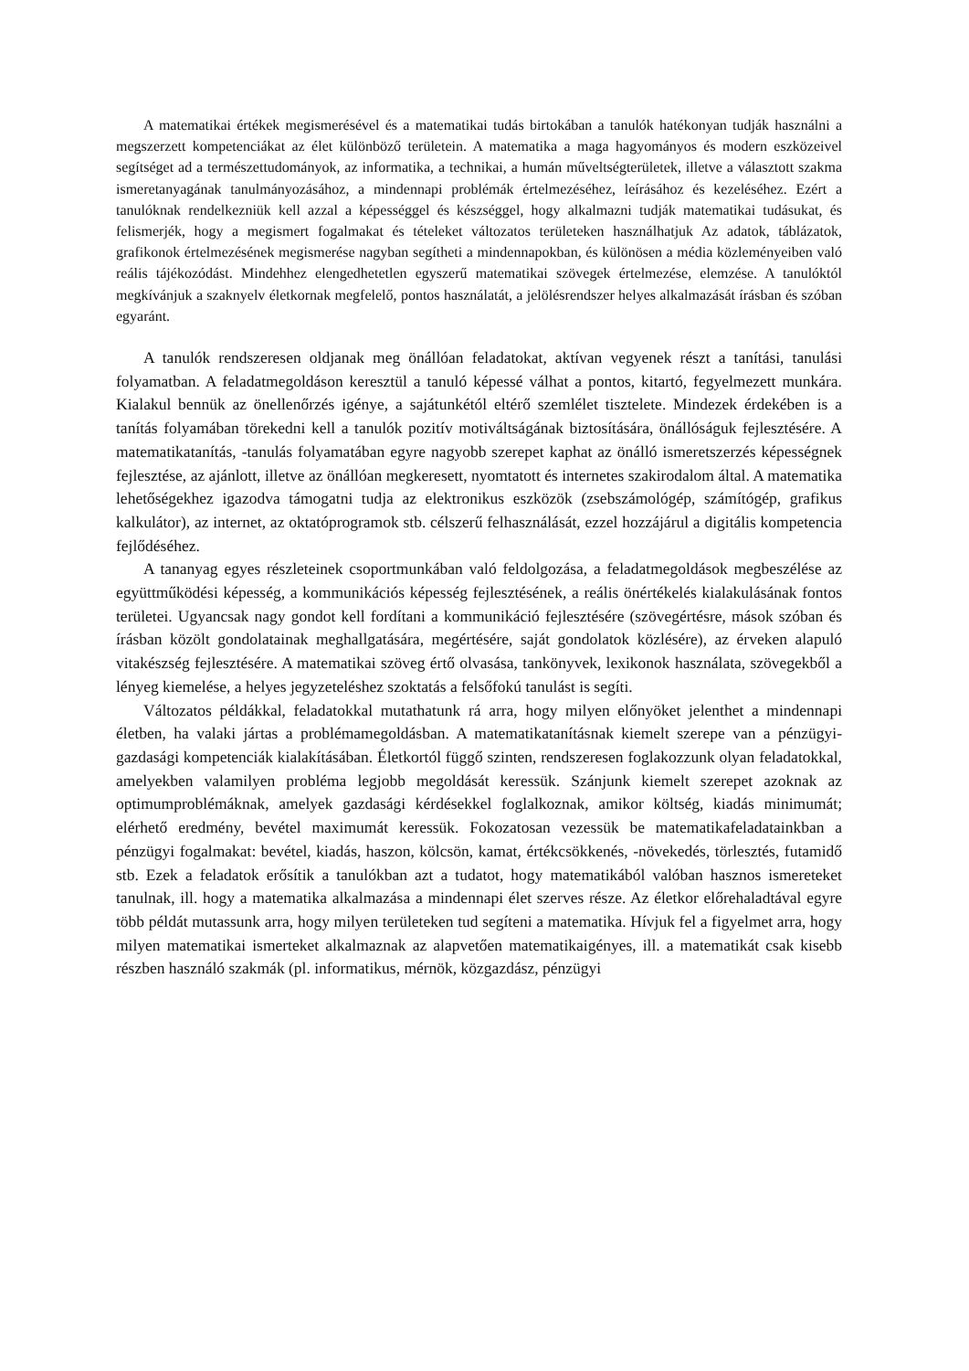A matematikai értékek megismerésével és a matematikai tudás birtokában a tanulók hatékonyan tudják használni a megszerzett kompetenciákat az élet különböző területein. A matematika a maga hagyományos és modern eszközeivel segítséget ad a természettudományok, az informatika, a technikai, a humán műveltségterületek, illetve a választott szakma ismeretanyagának tanulmányozásához, a mindennapi problémák értelmezéséhez, leírásához és kezeléséhez. Ezért a tanulóknak rendelkezniük kell azzal a képességgel és készséggel, hogy alkalmazni tudják matematikai tudásukat, és felismerjék, hogy a megismert fogalmakat és tételeket változatos területeken használhatjuk Az adatok, táblázatok, grafikonok értelmezésének megismerése nagyban segítheti a mindennapokban, és különösen a média közleményeiben való reális tájékozódást. Mindehhez elengedhetetlen egyszerű matematikai szövegek értelmezése, elemzése. A tanulóktól megkívánjuk a szaknyelv életkornak megfelelő, pontos használatát, a jelölésrendszer helyes alkalmazását írásban és szóban egyaránt.
A tanulók rendszeresen oldjanak meg önállóan feladatokat, aktívan vegyenek részt a tanítási, tanulási folyamatban. A feladatmegoldáson keresztül a tanuló képessé válhat a pontos, kitartó, fegyelmezett munkára. Kialakul bennük az önellenőrzés igénye, a sajátunkétól eltérő szemlélet tisztelete. Mindezek érdekében is a tanítás folyamában törekedni kell a tanulók pozitív motiváltságának biztosítására, önállóságuk fejlesztésére. A matematikatanítás, -tanulás folyamatában egyre nagyobb szerepet kaphat az önálló ismeretszerzés képességnek fejlesztése, az ajánlott, illetve az önállóan megkeresett, nyomtatott és internetes szakirodalom által. A matematika lehetőségekhez igazodva támogatni tudja az elektronikus eszközök (zsebszámológép, számítógép, grafikus kalkulátor), az internet, az oktatóprogramok stb. célszerű felhasználását, ezzel hozzájárul a digitális kompetencia fejlődéséhez.
A tananyag egyes részleteinek csoportmunkában való feldolgozása, a feladatmegoldások megbeszélése az együttműködési képesség, a kommunikációs képesség fejlesztésének, a reális önértékelés kialakulásának fontos területei. Ugyancsak nagy gondot kell fordítani a kommunikáció fejlesztésére (szövegértésre, mások szóban és írásban közölt gondolatainak meghallgatására, megértésére, saját gondolatok közlésére), az érveken alapuló vitakészség fejlesztésére. A matematikai szöveg értő olvasása, tankönyvek, lexikonok használata, szövegekből a lényeg kiemelése, a helyes jegyzeteléshez szoktatás a felsőfokú tanulást is segíti.
Változatos példákkal, feladatokkal mutathatunk rá arra, hogy milyen előnyöket jelenthet a mindennapi életben, ha valaki jártas a problémamegoldásban. A matematikatanításnak kiemelt szerepe van a pénzügyi-gazdasági kompetenciák kialakításában. Életkortól függő szinten, rendszeresen foglakozzunk olyan feladatokkal, amelyekben valamilyen probléma legjobb megoldását keressük. Szánjunk kiemelt szerepet azoknak az optimumproblémáknak, amelyek gazdasági kérdésekkel foglalkoznak, amikor költség, kiadás minimumát; elérhető eredmény, bevétel maximumát keressük. Fokozatosan vezessük be matematikafeladatainkban a pénzügyi fogalmakat: bevétel, kiadás, haszon, kölcsön, kamat, értékcsökkenés, -növekedés, törlesztés, futamidő stb. Ezek a feladatok erősítik a tanulókban azt a tudatot, hogy matematikából valóban hasznos ismereteket tanulnak, ill. hogy a matematika alkalmazása a mindennapi élet szerves része. Az életkor előrehaladtával egyre több példát mutassunk arra, hogy milyen területeken tud segíteni a matematika. Hívjuk fel a figyelmet arra, hogy milyen matematikai ismerteket alkalmaznak az alapvetően matematikaigényes, ill. a matematikát csak kisebb részben használó szakmák (pl. informatikus, mérnök, közgazdász, pénzügyi